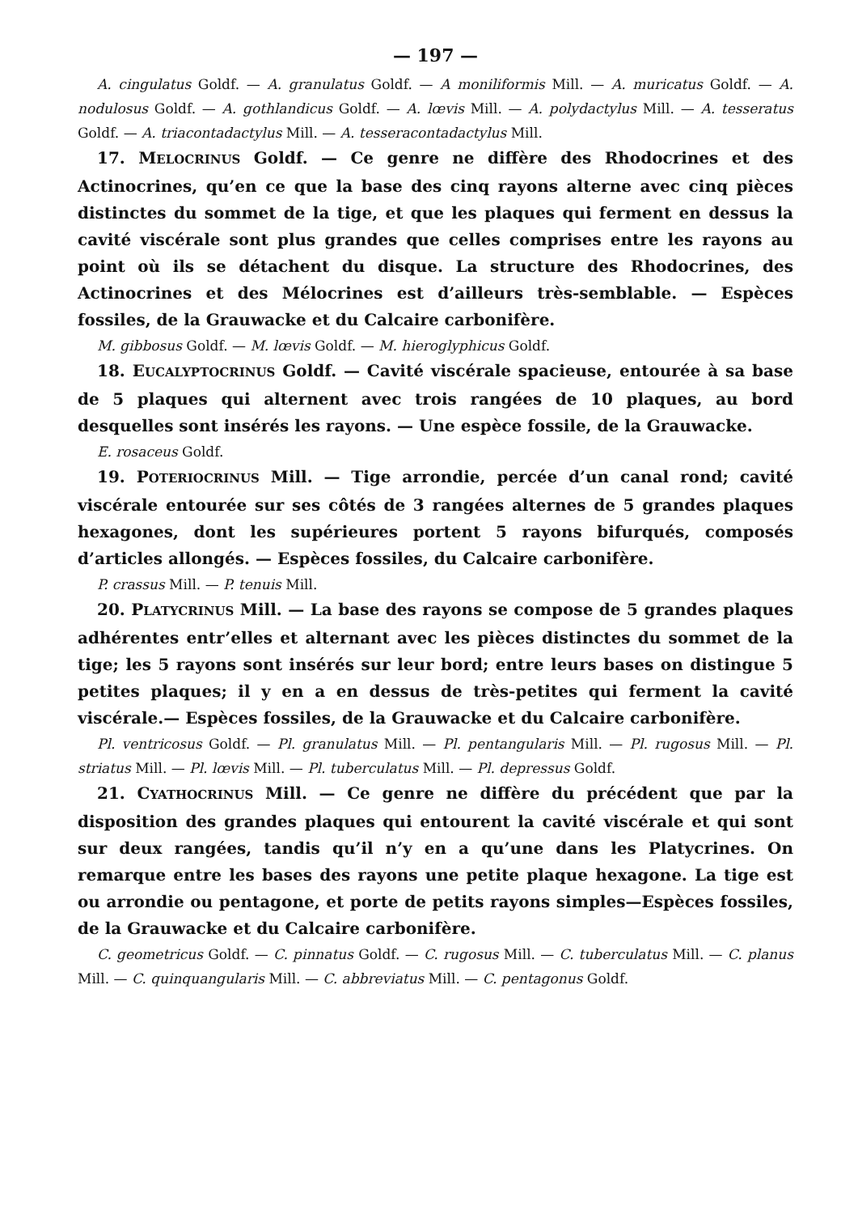— 197 —
A. cingulatus Goldf. — A. granulatus Goldf. — A moniliformis Mill. — A. muricatus Goldf. — A. nodulosus Goldf. — A. gothlandicus Goldf. — A. lœvis Mill. — A. polydactylus Mill. — A. tesseratus Goldf. — A. triacontadactylus Mill. — A. tesseracontadactylus Mill.
17. MELOCRINUS Goldf. — Ce genre ne diffère des Rhodocrines et des Actinocrines, qu’en ce que la base des cinq rayons alterne avec cinq pièces distinctes du sommet de la tige, et que les plaques qui ferment en dessus la cavité viscérale sont plus grandes que celles comprises entre les rayons au point où ils se détachent du disque. La structure des Rhodocrines, des Actinocrines et des Mélocrines est d’ailleurs très-semblable. — Espèces fossiles, de la Grauwacke et du Calcaire carbonifère.
M. gibbosus Goldf. — M. lœvis Goldf. — M. hieroglyphicus Goldf.
18. EUCALYPTOCRINUS Goldf. — Cavité viscérale spacieuse, entourée à sa base de 5 plaques qui alternent avec trois rangées de 10 plaques, au bord desquelles sont insérés les rayons. — Une espèce fossile, de la Grauwacke.
E. rosaceus Goldf.
19. POTERIOCRINUS Mill. — Tige arrondie, percée d’un canal rond; cavité viscérale entourée sur ses côtés de 3 rangées alternes de 5 grandes plaques hexagones, dont les supérieures portent 5 rayons bifurqués, composés d’articles allongés. — Espèces fossiles, du Calcaire carbonifère.
P. crassus Mill. — P. tenuis Mill.
20. PLATYCRINUS Mill. — La base des rayons se compose de 5 grandes plaques adhérentes entr’elles et alternant avec les pièces distinctes du sommet de la tige; les 5 rayons sont insérés sur leur bord; entre leurs bases on distingue 5 petites plaques; il y en a en dessus de très-petites qui ferment la cavité viscérale.— Espèces fossiles, de la Grauwacke et du Calcaire carbonifère.
Pl. ventricosus Goldf. — Pl. granulatus Mill. — Pl. pentangularis Mill. — Pl. rugosus Mill. — Pl. striatus Mill. — Pl. lœvis Mill. — Pl. tuberculatus Mill. — Pl. depressus Goldf.
21. CYATHOCRINUS Mill. — Ce genre ne diffère du précédent que par la disposition des grandes plaques qui entourent la cavité viscérale et qui sont sur deux rangées, tandis qu’il n’y en a qu’une dans les Platycrines. On remarque entre les bases des rayons une petite plaque hexagone. La tige est ou arrondie ou pentagone, et porte de petits rayons simples—Espèces fossiles, de la Grauwacke et du Calcaire carbonifère.
C. geometricus Goldf. — C. pinnatus Goldf. — C. rugosus Mill. — C. tuberculatus Mill. — C. planus Mill. — C. quinquangularis Mill. — C. abbreviatus Mill. — C. pentagonus Goldf.